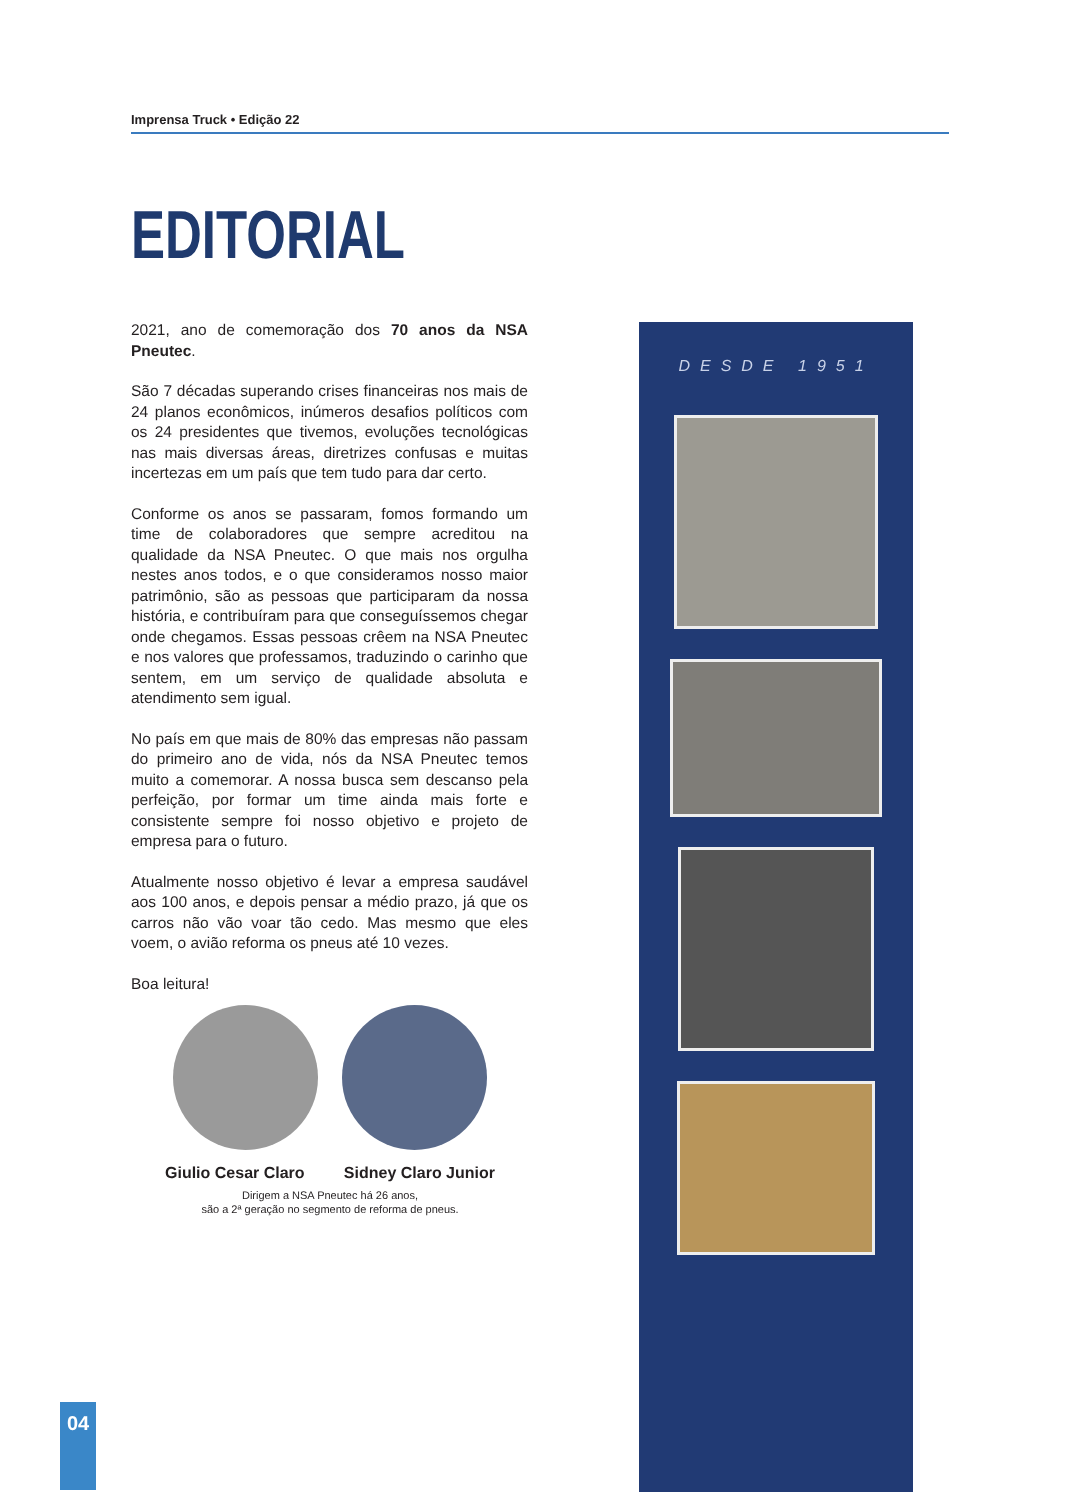Imprensa Truck • Edição 22
EDITORIAL
2021, ano de comemoração dos 70 anos da NSA Pneutec.
São 7 décadas superando crises financeiras nos mais de 24 planos econômicos, inúmeros desafios políticos com os 24 presidentes que tivemos, evoluções tecnológicas nas mais diversas áreas, diretrizes confusas e muitas incertezas em um país que tem tudo para dar certo.
Conforme os anos se passaram, fomos formando um time de colaboradores que sempre acreditou na qualidade da NSA Pneutec. O que mais nos orgulha nestes anos todos, e o que consideramos nosso maior patrimônio, são as pessoas que participaram da nossa história, e contribuíram para que conseguíssemos chegar onde chegamos. Essas pessoas crêem na NSA Pneutec e nos valores que professamos, traduzindo o carinho que sentem, em um serviço de qualidade absoluta e atendimento sem igual.
No país em que mais de 80% das empresas não passam do primeiro ano de vida, nós da NSA Pneutec temos muito a comemorar. A nossa busca sem descanso pela perfeição, por formar um time ainda mais forte e consistente sempre foi nosso objetivo e projeto de empresa para o futuro.
Atualmente nosso objetivo é levar a empresa saudável aos 100 anos, e depois pensar a médio prazo, já que os carros não vão voar tão cedo. Mas mesmo que eles voem, o avião reforma os pneus até 10 vezes.
Boa leitura!
Giulio Cesar Claro Sidney Claro Junior
Dirigem a NSA Pneutec há 26 anos,
são a 2ª geração no segmento de reforma de pneus.
DESDE 1951
04